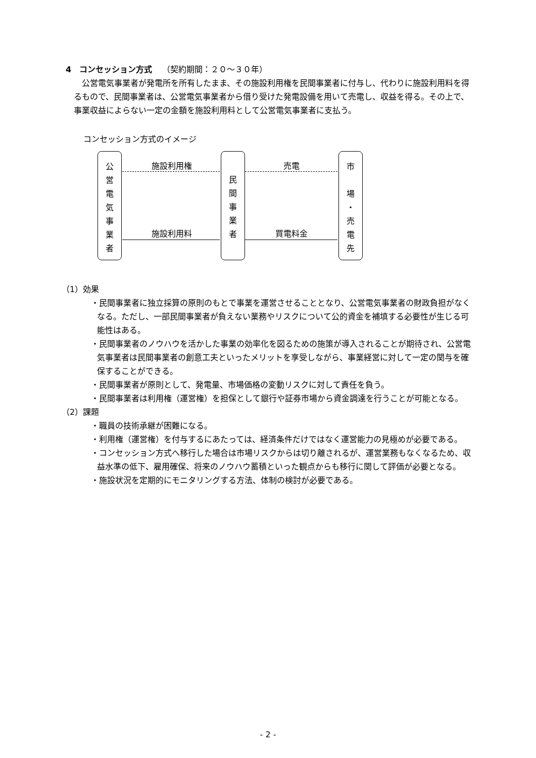4　コンセッション方式 （契約期間：２０～３０年）
公営電気事業者が発電所を所有したまま、その施設利用権を民間事業者に付与し、代わりに施設利用料を得るもので、民間事業者は、公営電気事業者から借り受けた発電設備を用いて売電し、収益を得る。その上で、事業収益によらない一定の金額を施設利用料として公営電気事業者に支払う。
コンセッション方式のイメージ
公
営
電
気
事
業
者
民
間
事
業
者
市
場
・
売
電
先
施設利用権 売電
施設利用料 買電料金
（1）効果
・民間事業者に独立採算の原則のもとで事業を運営させることとなり、公営電気事業者の財政負担がなくなる。ただし、一部民間事業者が負えない業務やリスクについて公的資金を補填する必要性が生じる可能性はある。
・民間事業者のノウハウを活かした事業の効率化を図るための施策が導入されることが期待され、公営電気事業者は民間事業者の創意工夫といったメリットを享受しながら、事業経営に対して一定の関与を確保することができる。
・民間事業者が原則として、発電量、市場価格の変動リスクに対して責任を負う。
・民間事業者は利用権（運営権）を担保として銀行や証券市場から資金調達を行うことが可能となる。
（2）課題
・職員の技術承継が困難になる。
・利用権（運営権）を付与するにあたっては、経済条件だけではなく運営能力の見極めが必要である。
・コンセッション方式へ移行した場合は市場リスクからは切り離されるが、運営業務もなくなるため、収益水準の低下、雇用確保、将来のノウハウ蓄積といった観点からも移行に関して評価が必要となる。
・施設状況を定期的にモニタリングする方法、体制の検討が必要である。
- 2 -